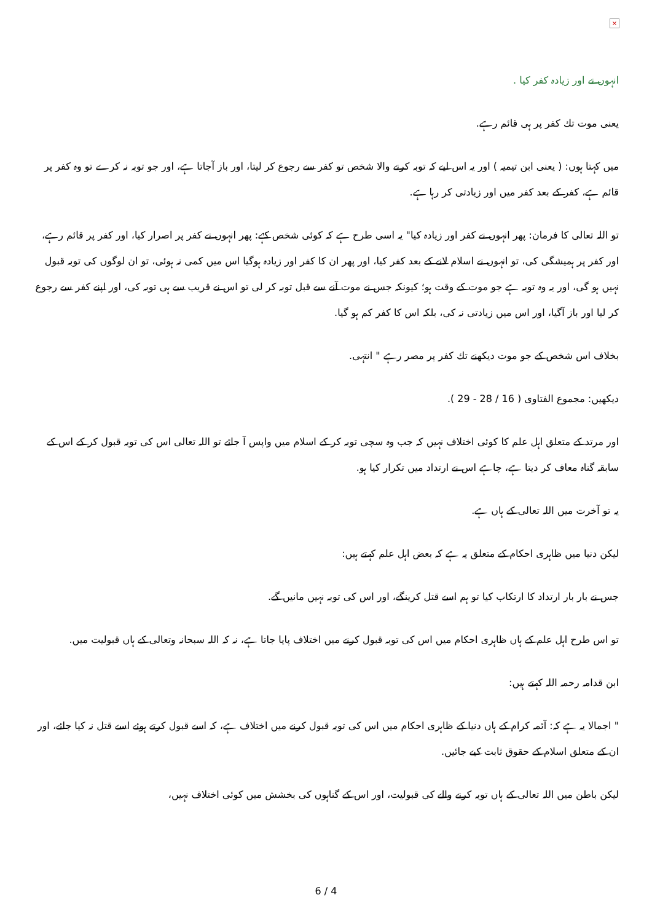×
انہوں نے اور زیادہ کفر کیا .
یعنی موت تك کفر پر ہی قائم رہے.
میں کہتا ہوں: ( یعنی ابن تیمیہ ) اور یہ اس لیے کہ توبہ کرنے والا شخص تو کفر سے رجوع کر لیتا، اور باز آجاتا ہے، اور جو توبہ نہ کرے تو وہ کفر پر قائم ہے، کفر کے بعد کفر میں اور زیادتی کر رہا ہے.
تو اللہ تعالی کا فرمان: پھر انہوں نے کفر اور زیادہ کیا" یہ اسی طرح ہے کہ کوئی شخص کہے: پھر انہوں نے کفر پر اصرار کیا، اور کفر پر قائم رہے، اور کفر پر ہمیشگی کی، تو انہوں نے اسلام لانے کے بعد کفر کیا، اور پھر ان کا کفر اور زیادہ ہوگیا اس میں کمی نہ ہوئی، تو ان لوگوں کی توبہ قبول نہیں ہو گی، اور یہ وہ توبہ ہے جو موت کے وقت ہو؛ کیونکہ جس نے موت آنے سے قبل توبہ کر لی تو اس نے قریب سے ہی توبہ کی، اور اپنے کفر سے رجوع کر لیا اور باز آگیا، اور اس میں زیادتی نہ کی، بلکہ اس کا کفر کم ہو گیا.
بخلاف اس شخص کے جو موت دیکھنے تك کفر پر مصر رہے " انتہی.
دیکھیں: مجموع الفتاوی ( 16 / 28 - 29 ).
اور مرتد کے متعلق اہل علم کا کوئی اختلاف نہیں کہ جب وہ سچی توبہ کر کے اسلام میں واپس آ جائے تو اللہ تعالی اس کی توبہ قبول کر کے اس کے سابقہ گناہ معاف کر دیتا ہے، چاہے اس نے ارتداد میں تکرار کیا ہو.
یہ تو آخرت میں اللہ تعالی کے ہاں ہے.
لیکن دنیا میں ظاہری احکام کے متعلق یہ ہے کہ بعض اہل علم کہتے ہیں:
جس نے بار بار ارتداد کا ارتکاب کیا تو ہم اسے قتل کرینگے، اور اس کی توبہ نہیں مانیں گے.
تو اس طرح اہل علم کے ہاں ظاہری احکام میں اس کی توبہ قبول کرنے میں اختلاف پایا جاتا ہے، نہ کہ اللہ سبحانہ وتعالی کے ہاں قبولیت میں.
ابن قدامہ رحمہ اللہ کہتے ہیں:
" اجمالا یہ ہے کہ: آئمہ کرام کے ہاں دنیا کے ظاہری احکام میں اس کی توبہ قبول کرنے میں اختلاف ہے، کہ اسے قبول کرتے ہوئے اسے قتل نہ کیا جائے، اور ان کے متعلق اسلام کے حقوق ثابت کیے جائیں.
لیکن باطن میں اللہ تعالی کے ہاں توبہ کرنے والے کی قبولیت، اور اس کے گناہوں کی بخشش میں کوئی اختلاف نہیں،
6 / 4